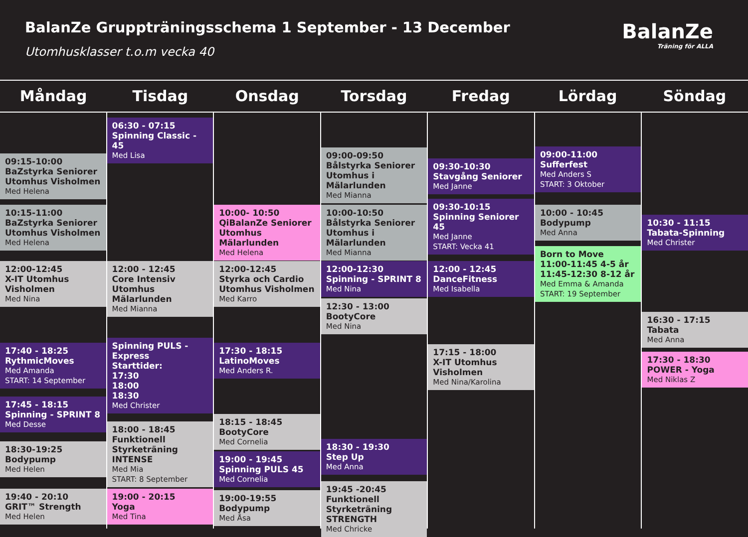BalanZe Gruppträningsschema 1 September - 13 December
Utomhusklasser t.o.m vecka 40
BalanZe
Träning för ALLA
Måndag Tisdag Onsdag Torsdag Fredag Lördag Söndag
09:15-10:00
BaZstyrka Seniorer Utomhus Visholmen
Med Helena
10:15-11:00
BaZstyrka Seniorer Utomhus Visholmen
Med Helena
12:00-12:45
X-IT Utomhus Visholmen
Med Nina
17:40 - 18:25
RythmicMoves
Med Amanda
START: 14 September
17:45 - 18:15
Spinning - SPRINT 8
Med Desse
18:30-19:25
Bodypump
Med Helen
19:40 - 20:10
GRIT™ Strength
Med Helen
06:30 - 07:15
Spinning Classic - 45
Med Lisa
12:00 - 12:45
Core Intensiv Utomhus Mälarlunden
Med Mianna
Spinning PULS - Express
Starttider:
17:30
18:00
18:30
Med Christer
18:00 - 18:45
Funktionell Styrketräning INTENSE
Med Mia
START: 8 September
19:00 - 20:15
Yoga
Med Tina
10:00- 10:50
QiBalanZe Seniorer Utomhus Mälarlunden
Med Helena
12:00-12:45
Styrka och Cardio Utomhus Visholmen
Med Karro
17:30 - 18:15
LatinoMoves
Med Anders R.
18:15 - 18:45
BootyCore
Med Cornelia
19:00 - 19:45
Spinning PULS 45
Med Cornelia
19:00-19:55
Bodypump
Med Åsa
09:00-09:50
Bålstyrka Seniorer Utomhus i Mälarlunden
Med Mianna
10:00-10:50
Bålstyrka Seniorer Utomhus i Mälarlunden
Med Mianna
12:00-12:30
Spinning - SPRINT 8
Med Nina
12:30 - 13:00
BootyCore
Med Nina
18:30 - 19:30
Step Up
Med Anna
19:45 -20:45
Funktionell Styrketräning STRENGTH
Med Chricke
09:30-10:30
Stavgång Seniorer
Med Janne
09:30-10:15
Spinning Seniorer 45
Med Janne
START: Vecka 41
12:00 - 12:45
DanceFitness
Med Isabella
17:15 - 18:00
X-IT Utomhus Visholmen
Med Nina/Karolina
09:00-11:00
Sufferfest
Med Anders S
START: 3 Oktober
10:00 - 10:45
Bodypump
Med Anna
Born to Move
11:00-11:45 4-5 år
11:45-12:30 8-12 år
Med Emma & Amanda
START: 19 September
10:30 - 11:15
Tabata-Spinning
Med Christer
16:30 - 17:15
Tabata
Med Anna
17:30 - 18:30
POWER - Yoga
Med Niklas Z